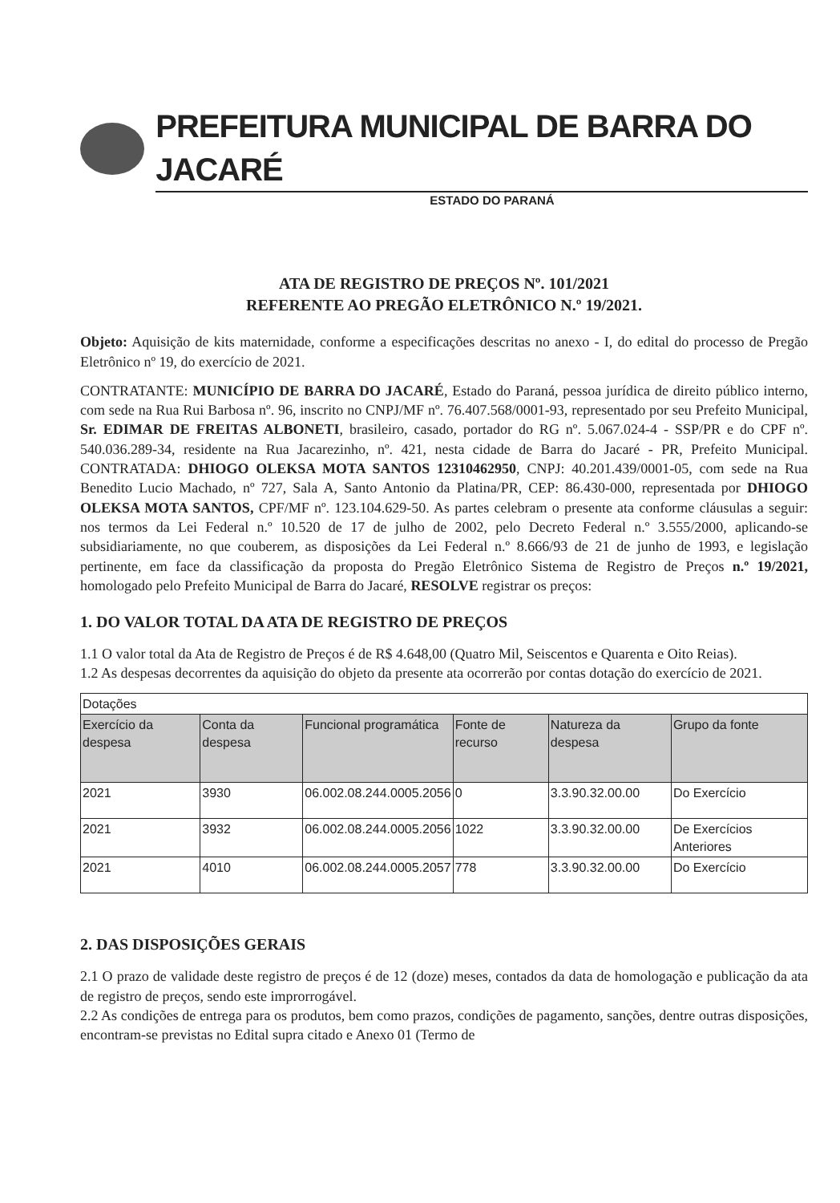PREFEITURA MUNICIPAL DE BARRA DO JACARÉ
ESTADO DO PARANÁ
ATA DE REGISTRO DE PREÇOS Nº. 101/2021
REFERENTE AO PREGÃO ELETRÔNICO N.º 19/2021.
Objeto: Aquisição de kits maternidade, conforme a especificações descritas no anexo - I, do edital do processo de Pregão Eletrônico nº 19, do exercício de 2021.
CONTRATANTE: MUNICÍPIO DE BARRA DO JACARÉ, Estado do Paraná, pessoa jurídica de direito público interno, com sede na Rua Rui Barbosa nº. 96, inscrito no CNPJ/MF nº. 76.407.568/0001-93, representado por seu Prefeito Municipal, Sr. EDIMAR DE FREITAS ALBONETI, brasileiro, casado, portador do RG nº. 5.067.024-4 - SSP/PR e do CPF nº. 540.036.289-34, residente na Rua Jacarezinho, nº. 421, nesta cidade de Barra do Jacaré - PR, Prefeito Municipal. CONTRATADA: DHIOGO OLEKSA MOTA SANTOS 12310462950, CNPJ: 40.201.439/0001-05, com sede na Rua Benedito Lucio Machado, nº 727, Sala A, Santo Antonio da Platina/PR, CEP: 86.430-000, representada por DHIOGO OLEKSA MOTA SANTOS, CPF/MF nº. 123.104.629-50. As partes celebram o presente ata conforme cláusulas a seguir: nos termos da Lei Federal n.º 10.520 de 17 de julho de 2002, pelo Decreto Federal n.º 3.555/2000, aplicando-se subsidiariamente, no que couberem, as disposições da Lei Federal n.º 8.666/93 de 21 de junho de 1993, e legislação pertinente, em face da classificação da proposta do Pregão Eletrônico Sistema de Registro de Preços n.º 19/2021, homologado pelo Prefeito Municipal de Barra do Jacaré, RESOLVE registrar os preços:
1. DO VALOR TOTAL DA ATA DE REGISTRO DE PREÇOS
1.1 O valor total da Ata de Registro de Preços é de R$ 4.648,00 (Quatro Mil, Seiscentos e Quarenta e Oito Reias).
1.2 As despesas decorrentes da aquisição do objeto da presente ata ocorrerão por contas dotação do exercício de 2021.
| Dotações | | | | | |
| Exercício da despesa | Conta da despesa | Funcional programática | Fonte de recurso | Natureza da despesa | Grupo da fonte |
| 2021 | 3930 | 06.002.08.244.0005.2056 | 0 | 3.3.90.32.00.00 | Do Exercício |
| 2021 | 3932 | 06.002.08.244.0005.2056 | 1022 | 3.3.90.32.00.00 | De Exercícios Anteriores |
| 2021 | 4010 | 06.002.08.244.0005.2057 | 778 | 3.3.90.32.00.00 | Do Exercício |
2. DAS DISPOSIÇÕES GERAIS
2.1 O prazo de validade deste registro de preços é de 12 (doze) meses, contados da data de homologação e publicação da ata de registro de preços, sendo este improrrogável.
2.2 As condições de entrega para os produtos, bem como prazos, condições de pagamento, sanções, dentre outras disposições, encontram-se previstas no Edital supra citado e Anexo 01 (Termo de